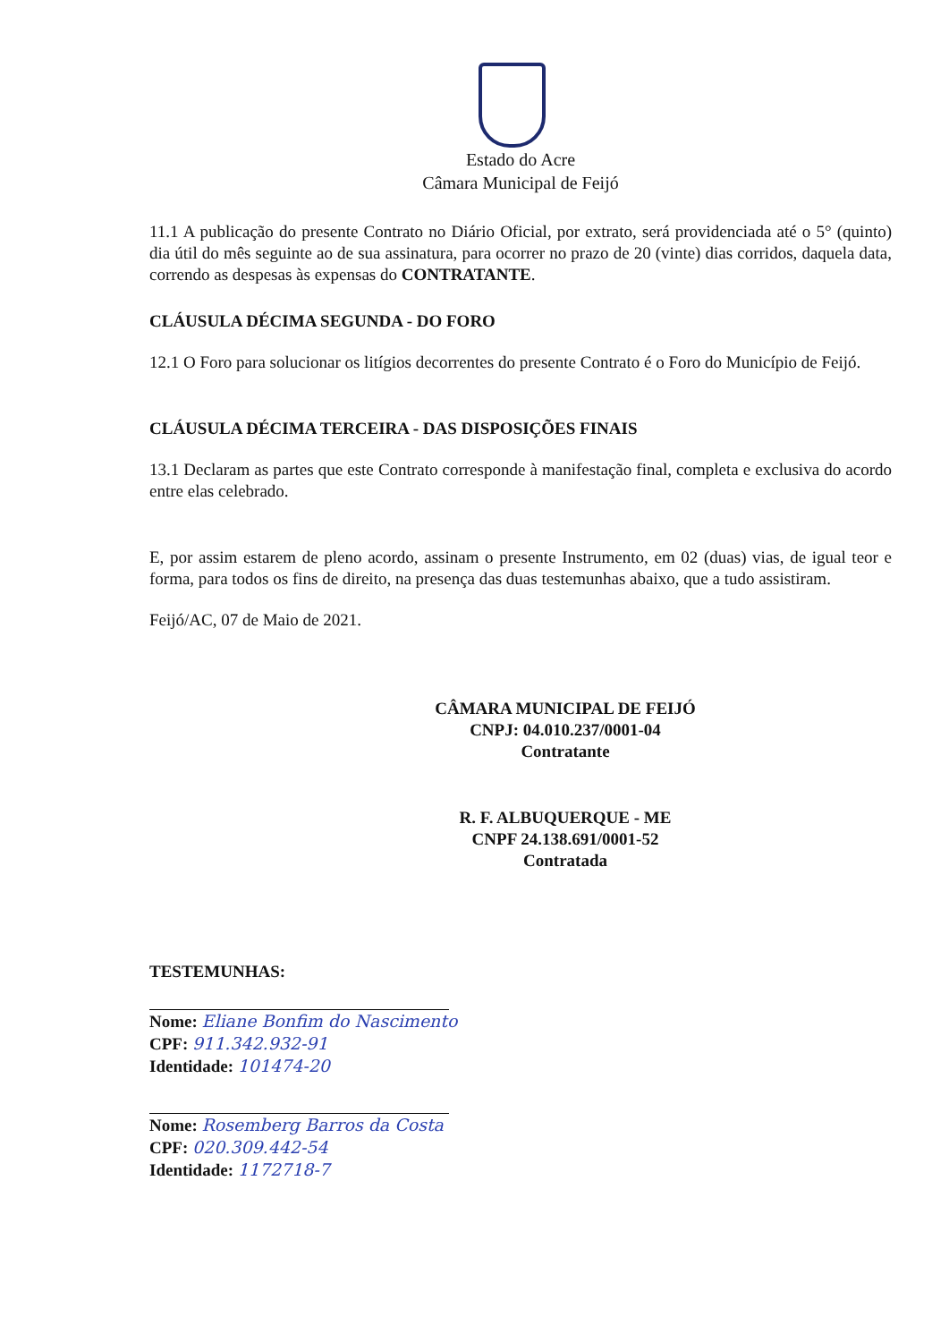Estado do Acre
Câmara Municipal de Feijó
11.1 A publicação do presente Contrato no Diário Oficial, por extrato, será providenciada até o 5° (quinto) dia útil do mês seguinte ao de sua assinatura, para ocorrer no prazo de 20 (vinte) dias corridos, daquela data, correndo as despesas às expensas do CONTRATANTE.
CLÁUSULA DÉCIMA SEGUNDA - DO FORO
12.1 O Foro para solucionar os litígios decorrentes do presente Contrato é o Foro do Município de Feijó.
CLÁUSULA DÉCIMA TERCEIRA - DAS DISPOSIÇÕES FINAIS
13.1 Declaram as partes que este Contrato corresponde à manifestação final, completa e exclusiva do acordo entre elas celebrado.
E, por assim estarem de pleno acordo, assinam o presente Instrumento, em 02 (duas) vias, de igual teor e forma, para todos os fins de direito, na presença das duas testemunhas abaixo, que a tudo assistiram.
Feijó/AC, 07 de Maio de 2021.
CÂMARA MUNICIPAL DE FEIJÓ
CNPJ: 04.010.237/0001-04
Contratante
R. F. ALBUQUERQUE - ME
CNPF 24.138.691/0001-52
Contratada
TESTEMUNHAS:
Nome: Eliane Bonfim do Nascimento
CPF: 911.342.932-91
Identidade: 101474-20
Nome: Rosemberg Barros da Costa
CPF: 020.309.442-54
Identidade: 1172718-7